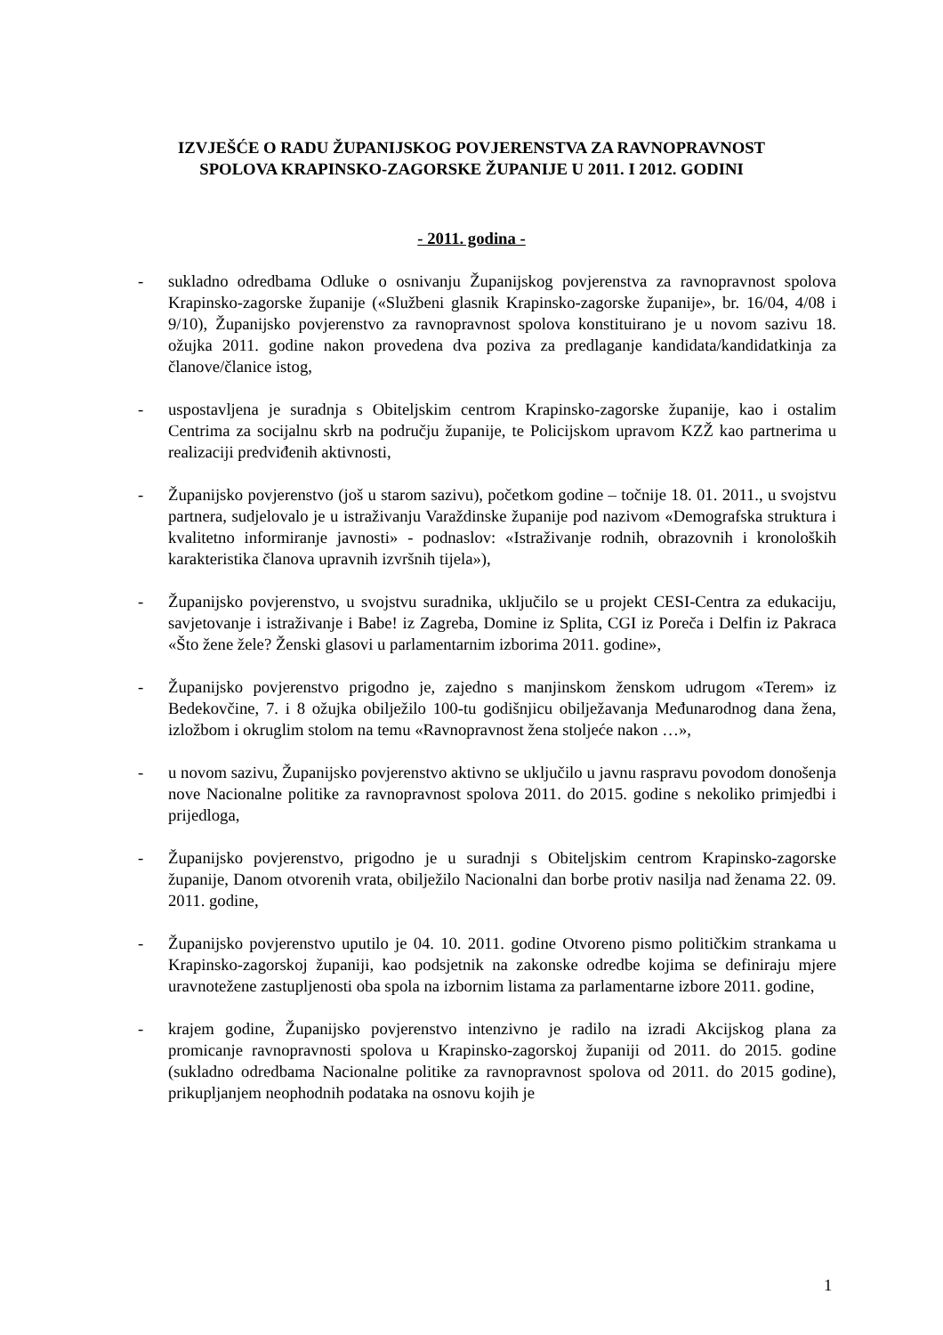IZVJEŠĆE O RADU ŽUPANIJSKOG POVJERENSTVA ZA RAVNOPRAVNOST
SPOLOVA KRAPINSKO-ZAGORSKE ŽUPANIJE U 2011. I 2012. GODINI
- 2011. godina -
- sukladno odredbama Odluke o osnivanju Županijskog povjerenstva za ravnopravnost spolova Krapinsko-zagorske županije («Službeni glasnik Krapinsko-zagorske županije», br. 16/04, 4/08 i 9/10), Županijsko povjerenstvo za ravnopravnost spolova konstituirano je u novom sazivu 18. ožujka 2011. godine nakon provedena dva poziva za predlaganje kandidata/kandidatkinja za članove/članice istog,
- uspostavljena je suradnja s Obiteljskim centrom Krapinsko-zagorske županije, kao i ostalim Centrima za socijalnu skrb na području županije, te Policijskom upravom KZŽ kao partnerima u realizaciji predviđenih aktivnosti,
- Županijsko povjerenstvo (još u starom sazivu), početkom godine – točnije 18. 01. 2011., u svojstvu partnera, sudjelovalo je u istraživanju Varaždinske županije pod nazivom «Demografska struktura i kvalitetno informiranje javnosti» - podnaslov: «Istraživanje rodnih, obrazovnih i kronoloških karakteristika članova upravnih izvršnih tijela»),
- Županijsko povjerenstvo, u svojstvu suradnika, uključilo se u projekt CESI-Centra za edukaciju, savjetovanje i istraživanje i Babe! iz Zagreba, Domine iz Splita, CGI iz Poreča i Delfin iz Pakraca «Što žene žele? Ženski glasovi u parlamentarnim izborima 2011. godine»,
- Županijsko povjerenstvo prigodno je, zajedno s manjinskom ženskom udrugom «Terem» iz Bedekovčine, 7. i 8 ožujka obilježilo 100-tu godišnjicu obilježavanja Međunarodnog dana žena, izložbom i okruglim stolom na temu «Ravnopravnost žena stoljeće nakon …»,
- u novom sazivu, Županijsko povjerenstvo aktivno se uključilo u javnu raspravu povodom donošenja nove Nacionalne politike za ravnopravnost spolova 2011. do 2015. godine s nekoliko primjedbi i prijedloga,
- Županijsko povjerenstvo, prigodno je u suradnji s Obiteljskim centrom Krapinsko-zagorske županije, Danom otvorenih vrata, obilježilo Nacionalni dan borbe protiv nasilja nad ženama 22. 09. 2011. godine,
- Županijsko povjerenstvo uputilo je 04. 10. 2011. godine Otvoreno pismo političkim strankama u Krapinsko-zagorskoj županiji, kao podsjetnik na zakonske odredbe kojima se definiraju mjere uravnotežene zastupljenosti oba spola na izbornim listama za parlamentarne izbore 2011. godine,
- krajem godine, Županijsko povjerenstvo intenzivno je radilo na izradi Akcijskog plana za promicanje ravnopravnosti spolova u Krapinsko-zagorskoj županiji od 2011. do 2015. godine (sukladno odredbama Nacionalne politike za ravnopravnost spolova od 2011. do 2015 godine), prikupljanjem neophodnih podataka na osnovu kojih je
1